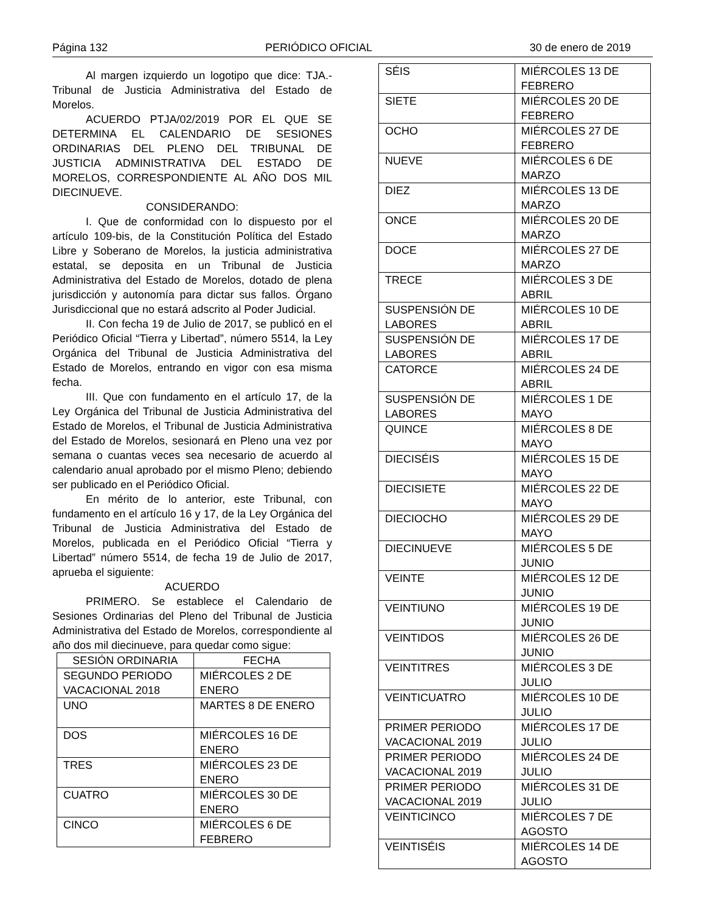Página 132 PERIÓDICO OFICIAL 30 de enero de 2019
Al margen izquierdo un logotipo que dice: TJA.- Tribunal de Justicia Administrativa del Estado de Morelos.
ACUERDO PTJA/02/2019 POR EL QUE SE DETERMINA EL CALENDARIO DE SESIONES ORDINARIAS DEL PLENO DEL TRIBUNAL DE JUSTICIA ADMINISTRATIVA DEL ESTADO DE MORELOS, CORRESPONDIENTE AL AÑO DOS MIL DIECINUEVE.
CONSIDERANDO:
I. Que de conformidad con lo dispuesto por el artículo 109-bis, de la Constitución Política del Estado Libre y Soberano de Morelos, la justicia administrativa estatal, se deposita en un Tribunal de Justicia Administrativa del Estado de Morelos, dotado de plena jurisdicción y autonomía para dictar sus fallos. Órgano Jurisdiccional que no estará adscrito al Poder Judicial.
II. Con fecha 19 de Julio de 2017, se publicó en el Periódico Oficial “Tierra y Libertad”, número 5514, la Ley Orgánica del Tribunal de Justicia Administrativa del Estado de Morelos, entrando en vigor con esa misma fecha.
III. Que con fundamento en el artículo 17, de la Ley Orgánica del Tribunal de Justicia Administrativa del Estado de Morelos, el Tribunal de Justicia Administrativa del Estado de Morelos, sesionará en Pleno una vez por semana o cuantas veces sea necesario de acuerdo al calendario anual aprobado por el mismo Pleno; debiendo ser publicado en el Periódico Oficial.
En mérito de lo anterior, este Tribunal, con fundamento en el artículo 16 y 17, de la Ley Orgánica del Tribunal de Justicia Administrativa del Estado de Morelos, publicada en el Periódico Oficial “Tierra y Libertad” número 5514, de fecha 19 de Julio de 2017, aprueba el siguiente:
ACUERDO
PRIMERO. Se establece el Calendario de Sesiones Ordinarias del Pleno del Tribunal de Justicia Administrativa del Estado de Morelos, correspondiente al año dos mil diecinueve, para quedar como sigue:
| SESIÓN ORDINARIA | FECHA |
| --- | --- |
| SEGUNDO PERIODO VACACIONAL 2018 | MIÉRCOLES 2 DE ENERO |
| UNO | MARTES 8 DE ENERO |
| DOS | MIÉRCOLES 16 DE ENERO |
| TRES | MIÉRCOLES 23 DE ENERO |
| CUATRO | MIÉRCOLES 30 DE ENERO |
| CINCO | MIÉRCOLES 6 DE FEBRERO |
| SÉIS | MIÉRCOLES 13 DE FEBRERO |
| SIETE | MIÉRCOLES 20 DE FEBRERO |
| OCHO | MIÉRCOLES 27 DE FEBRERO |
| NUEVE | MIÉRCOLES 6 DE MARZO |
| DIEZ | MIÉRCOLES 13 DE MARZO |
| ONCE | MIÉRCOLES 20 DE MARZO |
| DOCE | MIÉRCOLES 27 DE MARZO |
| TRECE | MIÉRCOLES 3 DE ABRIL |
| SUSPENSIÓN DE LABORES | MIÉRCOLES 10 DE ABRIL |
| SUSPENSIÓN DE LABORES | MIÉRCOLES 17 DE ABRIL |
| CATORCE | MIÉRCOLES 24 DE ABRIL |
| SUSPENSIÓN DE LABORES | MIÉRCOLES 1 DE MAYO |
| QUINCE | MIÉRCOLES 8 DE MAYO |
| DIECISÉIS | MIÉRCOLES 15 DE MAYO |
| DIECISIETE | MIÉRCOLES 22 DE MAYO |
| DIECIOCHO | MIÉRCOLES 29 DE MAYO |
| DIECINUEVE | MIÉRCOLES 5 DE JUNIO |
| VEINTE | MIÉRCOLES 12 DE JUNIO |
| VEINTIUNO | MIÉRCOLES 19 DE JUNIO |
| VEINTIDOS | MIÉRCOLES 26 DE JUNIO |
| VEINTITRES | MIÉRCOLES 3 DE JULIO |
| VEINTICUATRO | MIÉRCOLES 10 DE JULIO |
| PRIMER PERIODO VACACIONAL 2019 | MIÉRCOLES 17 DE JULIO |
| PRIMER PERIODO VACACIONAL 2019 | MIÉRCOLES 24 DE JULIO |
| PRIMER PERIODO VACACIONAL 2019 | MIÉRCOLES 31 DE JULIO |
| VEINTICINCO | MIÉRCOLES 7 DE AGOSTO |
| VEINTISÉIS | MIÉRCOLES 14 DE AGOSTO |